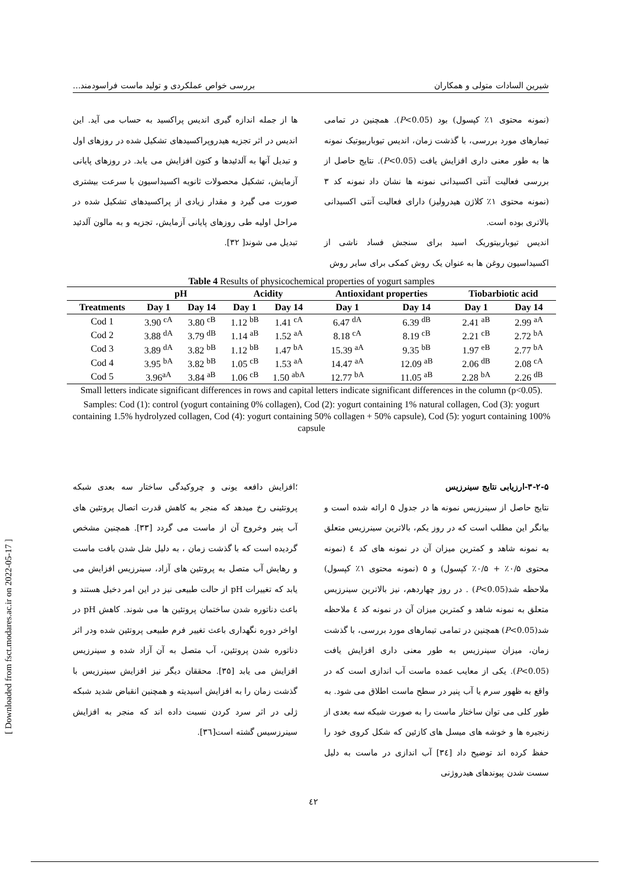شیرین السادات متولی و همکاران بررسی خواص عملکردی و تولید ماست فراسودمند...
(نمونه محتوی ۱٪ کپسول) بود (P<0.05). همچنین در تمامی تیمارهای مورد بررسی، با گذشت زمان، اندیس تیوباربیوتیک نمونه ها به طور معنی داری افزایش یافت (P<0.05). نتایج حاصل از بررسی فعالیت آنتی اکسیدانی نمونه ها نشان داد نمونه کد ۳ (نمونه محتوی ۱٪ کلاژن هیدرولیز) دارای فعالیت آنتی اکسیدانی بالاتری بوده است.
اندیس تیوباربیتوریک اسید برای سنجش فساد ناشی از اکسیداسیون روغن ها به عنوان یک روش کمکی برای سایر روش
ها از جمله اندازه گیری اندیس پراکسید به حساب می آید. این اندیس در اثر تجزیه هیدروپراکسیدهای تشکیل شده در روزهای اول و تبدیل آنها به آلدئیدها و کتون افزایش می یابد. در روزهای پایانی آزمایش، تشکیل محصولات ثانویه اکسیداسیون با سرعت بیشتری صورت می گیرد و مقدار زیادی از پراکسیدهای تشکیل شده در مراحل اولیه طی روزهای پایانی آزمایش، تجزیه و به مالون آلدئید تبدیل می شوند[ ۳۲].
Table 4 Results of physicochemical properties of yogurt samples
| | pH | | Acidity | | Antioxidant properties | | Tiobarbiotic acid | |
| --- | --- | --- | --- | --- | --- | --- | --- | --- |
| Treatments | Day 1 | Day 14 | Day 1 | Day 14 | Day 1 | Day 14 | Day 1 | Day 14 |
| Cod 1 | 3.90 <sup>cA</sup> | 3.80 <sup>cB</sup> | 1.12 <sup>bB</sup> | 1.41 <sup>cA</sup> | 6.47 <sup>dA</sup> | 6.39 <sup>dB</sup> | 2.41 <sup>aB</sup> | 2.99 <sup>aA</sup> |
| Cod 2 | 3.88 <sup>dA</sup> | 3.79 <sup>dB</sup> | 1.14 <sup>aB</sup> | 1.52 <sup>aA</sup> | 8.18 <sup>cA</sup> | 8.19 <sup>cB</sup> | 2.21 <sup>cB</sup> | 2.72 <sup>bA</sup> |
| Cod 3 | 3.89 <sup>dA</sup> | 3.82 <sup>bB</sup> | 1.12 <sup>bB</sup> | 1.47 <sup>bA</sup> | 15.39 <sup>aA</sup> | 9.35 <sup>bB</sup> | 1.97 <sup>eB</sup> | 2.77 <sup>bA</sup> |
| Cod 4 | 3.95 <sup>bA</sup> | 3.82 <sup>bB</sup> | 1.05 <sup>cB</sup> | 1.53 <sup>aA</sup> | 14.47 <sup>aA</sup> | 12.09 <sup>aB</sup> | 2.06 <sup>dB</sup> | 2.08 <sup>cA</sup> |
| Cod 5 | 3.96<sup>aA</sup> | 3.84 <sup>aB</sup> | 1.06 <sup>cB</sup> | 1.50 <sup>abA</sup> | 12.77 <sup>bA</sup> | 11.05 <sup>aB</sup> | 2.28 <sup>bA</sup> | 2.26 <sup>dB</sup> |
Small letters indicate significant differences in rows and capital letters indicate significant differences in the column (p<0.05).
Samples: Cod (1): control (yogurt containing 0% collagen), Cod (2): yogurt containing 1% natural collagen, Cod (3): yogurt containing 1.5% hydrolyzed collagen, Cod (4): yogurt containing 50% collagen + 50% capsule), Cod (5): yogurt containing 100% capsule
۳-۲-۵-ارزیابی نتایج سینرزیس
نتایج حاصل از سینرزیس نمونه ها در جدول ۵ ارائه شده است و بیانگر این مطلب است که در روز یکم، بالاترین سینرزیس متعلق به نمونه شاهد و کمترین میزان آن در نمونه های کد ٤ (نمونه محتوی ۰/۵٪ + ۰/۵٪ کپسول) و ۵ (نمونه محتوی ۱٪ کپسول) ملاحظه شد(P<0.05) . در روز چهاردهم، نیز بالاترین سینرزیس متعلق به نمونه شاهد و کمترین میزان آن در نمونه کد ٤ ملاحظه شد(P<0.05) همچنین در تمامی تیمارهای مورد بررسی، با گذشت زمان، میزان سینرزیس به طور معنی داری افزایش یافت (P<0.05). یکی از معایب عمده ماست آب اندازی است که در واقع به ظهور سرم یا آب پنیر در سطح ماست اطلاق می شود. به طور کلی می توان ساختار ماست را به صورت شبکه سه بعدی از زنجیره ها و خوشه های میسل های کازئین که شکل کروی خود را حفظ کرده اند توضیح داد [۳٤] آب اندازی در ماست به دلیل سست شدن پیوندهای هیدروژنی
؛افزایش دافعه یونی و چروکیدگی ساختار سه بعدی شبکه پروتئینی رخ میدهد که منجر به کاهش قدرت اتصال پروتئین های آب پنیر وخروج آن از ماست می گردد [۳۳]. همچنین مشخص گردیده است که با گذشت زمان ، به دلیل شل شدن بافت ماست و رهایش آب متصل به پروتئین های آزاد، سینرزیس افزایش می یابد که تغییرات pH از حالت طبیعی نیز در این امر دخیل هستند و باعث دناتوره شدن ساختمان پروتئین ها می شوند. کاهش pH در اواخر دوره نگهداری باعث تغییر فرم طبیعی پروتئین شده ودر اثر دناتوره شدن پروتئین، آب متصل به آن آزاد شده و سینرزیس افزایش می یابد [۳۵]. محققان دیگر نیز افزایش سینرزیس با گذشت زمان را به افزایش اسیدیته و همچنین انقباض شدید شبکه ژلی در اثر سرد کردن نسبت داده اند که منجر به افزایش سینرزسیس گشته است[۳٦].
[ Downloaded from fsct.modares.ac.ir on 2022-05-17 ]
٤۲